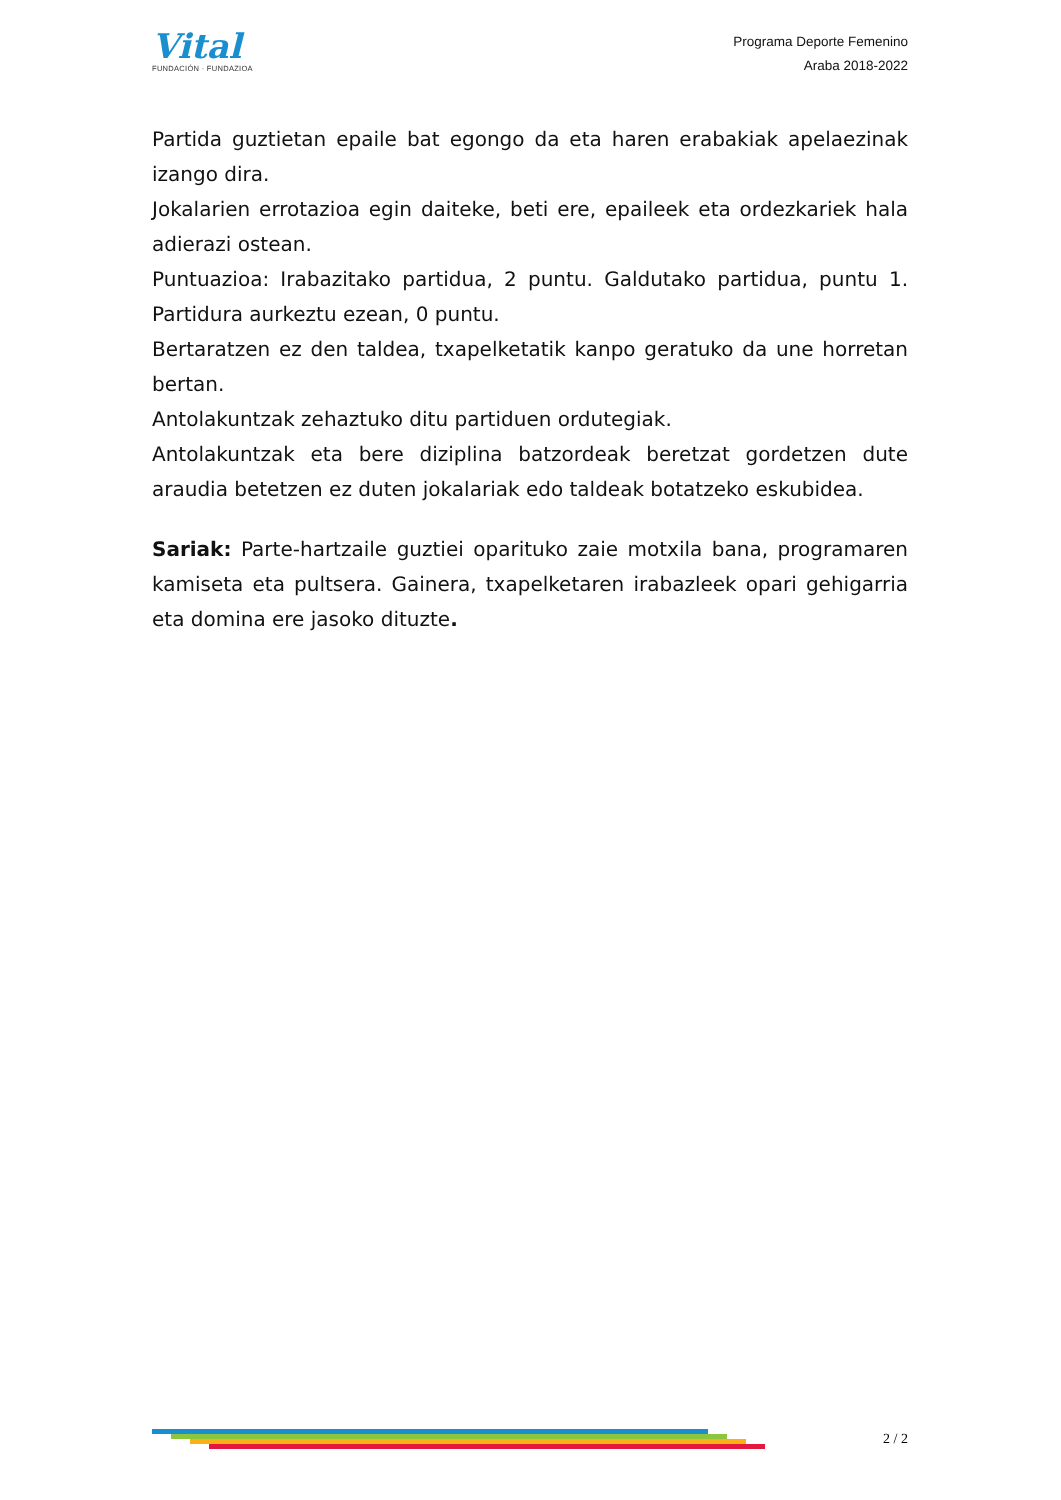Vital
FUNDACIÓN · FUNDAZIOA
Programa Deporte Femenino
Araba 2018-2022
Partida guztietan epaile bat egongo da eta haren erabakiak apelaezinak izango dira.
Jokalarien errotazioa egin daiteke, beti ere, epaileek eta ordezkariek hala adierazi ostean.
Puntuazioa: Irabazitako partidua, 2 puntu. Galdutako partidua, puntu 1. Partidura aurkeztu ezean, 0 puntu.
Bertaratzen ez den taldea, txapelketatik kanpo geratuko da une horretan bertan.
Antolakuntzak zehaztuko ditu partiduen ordutegiak.
Antolakuntzak eta bere diziplina batzordeak beretzat gordetzen dute araudia betetzen ez duten jokalariak edo taldeak botatzeko eskubidea.
Sariak: Parte-hartzaile guztiei oparituko zaie motxila bana, programaren kamiseta eta pultsera. Gainera, txapelketaren irabazleek opari gehigarria eta domina ere jasoko dituzte.
2 / 2